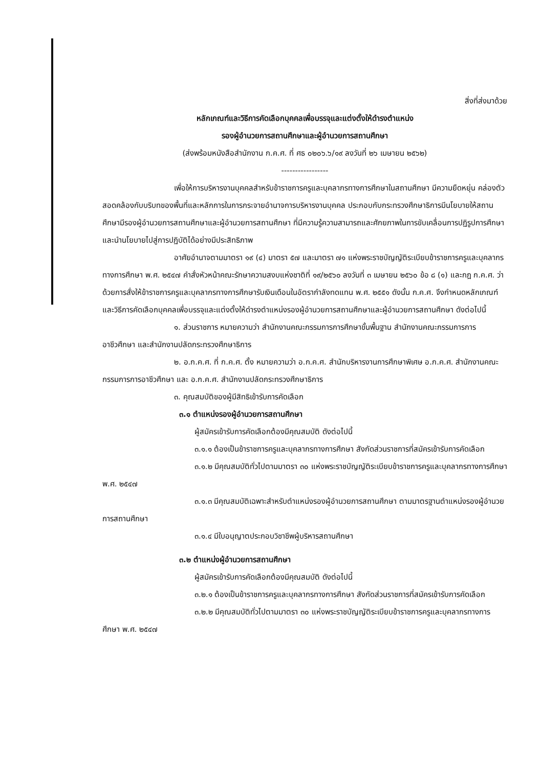สิ่งที่ส่งมาด้วย
หลักเกณฑ์และวิธีการคัดเลือกบุคคลเพื่อบรรจุและแต่งตั้งให้ดำรงตำแหน่ง
รองผู้อำนวยการสถานศึกษาและผู้อำนวยการสถานศึกษา
(ส่งพร้อมหนังสือสำนักงาน ก.ค.ศ. ที่ ศธ ๐๒๐๖.๖/๑๙ ลงวันที่ ๒๖ เมษายน ๒๕๖๒)
-----------------
เพื่อให้การบริหารงานบุคคลสำหรับข้าราชการครูและบุคลากรทางการศึกษาในสถานศึกษา มีความยืดหยุ่น คล่องตัว สอดคล้องกับบริบทของพื้นที่และหลักการในการกระจายอำนาจการบริหารงานบุคคล ประกอบกับกระทรวงศึกษาธิการมีนโยบายให้สถานศึกษามีรองผู้อำนวยการสถานศึกษาและผู้อำนวยการสถานศึกษา ที่มีความรู้ความสามารถและศักยภาพในการขับเคลื่อนการปฏิรูปการศึกษาและนำนโยบายไปสู่การปฏิบัติได้อย่างมีประสิทธิภาพ
อาศัยอำนาจตามมาตรา ๑๙ (๔) มาตรา ๕๗ และมาตรา ๗๑ แห่งพระราชบัญญัติระเบียบข้าราชการครูและบุคลากรทางการศึกษา พ.ศ. ๒๕๔๗ คำสั่งหัวหน้าคณะรักษาความสงบแห่งชาติที่ ๑๙/๒๕๖๐ ลงวันที่ ๓ เมษายน ๒๕๖๐ ข้อ ๘ (๑) และกฎ ก.ค.ศ. ว่าด้วยการสั่งให้ข้าราชการครูและบุคลากรทางการศึกษารับเงินเดือนในอัตรากำลังทดแทน พ.ศ. ๒๕๕๑ ดังนั้น ก.ค.ศ. จึงกำหนดหลักเกณฑ์และวิธีการคัดเลือกบุคคลเพื่อบรรจุและแต่งตั้งให้ดำรงตำแหน่งรองผู้อำนวยการสถานศึกษาและผู้อำนวยการสถานศึกษา ดังต่อไปนี้
๑. ส่วนราชการ หมายความว่า สำนักงานคณะกรรมการการศึกษาขั้นพื้นฐาน สำนักงานคณะกรรมการการอาชีวศึกษา และสำนักงานปลัดกระทรวงศึกษาธิการ
๒. อ.ก.ค.ศ. ที่ ก.ค.ศ. ตั้ง หมายความว่า อ.ก.ค.ศ. สำนักบริหารงานการศึกษาพิเศษ อ.ก.ค.ศ. สำนักงานคณะกรรมการการอาชีวศึกษา และ อ.ก.ค.ศ. สำนักงานปลัดกระทรวงศึกษาธิการ
๓. คุณสมบัติของผู้มีสิทธิเข้ารับการคัดเลือก
๓.๑ ตำแหน่งรองผู้อำนวยการสถานศึกษา
ผู้สมัครเข้ารับการคัดเลือกต้องมีคุณสมบัติ ดังต่อไปนี้
๓.๑.๑ ต้องเป็นข้าราชการครูและบุคลากรทางการศึกษา สังกัดส่วนราชการที่สมัครเข้ารับการคัดเลือก
๓.๑.๒ มีคุณสมบัติทั่วไปตามมาตรา ๓๐ แห่งพระราชบัญญัติระเบียบข้าราชการครูและบุคลากรทางการศึกษา พ.ศ. ๒๕๔๗
๓.๑.๓ มีคุณสมบัติเฉพาะสำหรับตำแหน่งรองผู้อำนวยการสถานศึกษา ตามมาตรฐานตำแหน่งรองผู้อำนวยการสถานศึกษา
๓.๑.๔ มีใบอนุญาตประกอบวิชาชีพผู้บริหารสถานศึกษา
๓.๒ ตำแหน่งผู้อำนวยการสถานศึกษา
ผู้สมัครเข้ารับการคัดเลือกต้องมีคุณสมบัติ ดังต่อไปนี้
๓.๒.๑ ต้องเป็นข้าราชการครูและบุคลากรทางการศึกษา สังกัดส่วนราชการที่สมัครเข้ารับการคัดเลือก
๓.๒.๒ มีคุณสมบัติทั่วไปตามมาตรา ๓๐ แห่งพระราชบัญญัติระเบียบข้าราชการครูและบุคลากรทางการศึกษา พ.ศ. ๒๕๔๗